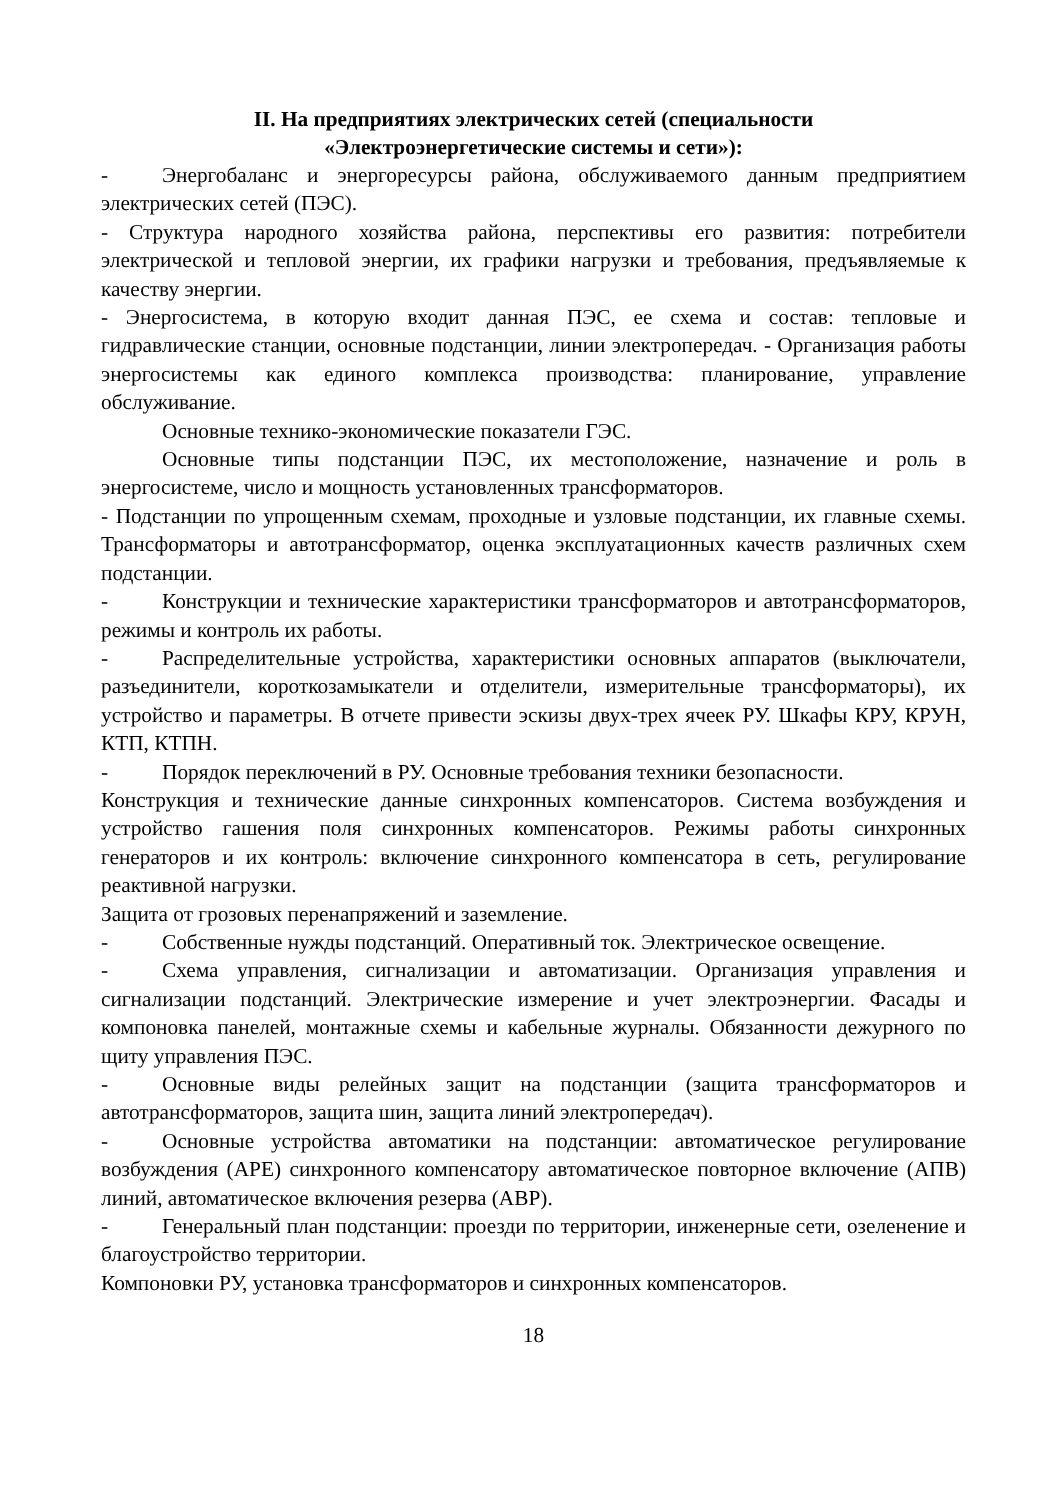II. На предприятиях электрических сетей (специальности
«Электроэнергетические системы и сети»):
- Энергобаланс и энергоресурсы района, обслуживаемого данным предприятием электрических сетей (ПЭС).
- Структура народного хозяйства района, перспективы его развития: потребители электрической и тепловой энергии, их графики нагрузки и требования, предъявляемые к качеству энергии.
- Энергосистема, в которую входит данная ПЭС, ее схема и состав: тепловые и гидравлические станции, основные подстанции, линии электропередач. - Организация работы энергосистемы как единого комплекса производства: планирование, управление обслуживание.
Основные технико-экономические показатели ГЭС.
Основные типы подстанции ПЭС, их местоположение, назначение и роль в энергосистеме, число и мощность установленных трансформаторов.
- Подстанции по упрощенным схемам, проходные и узловые подстанции, их главные схемы. Трансформаторы и автотрансформатор, оценка эксплуатационных качеств различных схем подстанции.
- Конструкции и технические характеристики трансформаторов и автотрансформаторов, режимы и контроль их работы.
- Распределительные устройства, характеристики основных аппаратов (выключатели, разъединители, короткозамыкатели и отделители, измерительные трансформаторы), их устройство и параметры. В отчете привести эскизы двух-трех ячеек РУ. Шкафы КРУ, КРУН, КТП, КТПН.
- Порядок переключений в РУ. Основные требования техники безопасности.
Конструкция и технические данные синхронных компенсаторов. Система возбуждения и устройство гашения поля синхронных компенсаторов. Режимы работы синхронных генераторов и их контроль: включение синхронного компенсатора в сеть, регулирование реактивной нагрузки.
Защита от грозовых перенапряжений и заземление.
- Собственные нужды подстанций. Оперативный ток. Электрическое освещение.
- Схема управления, сигнализации и автоматизации. Организация управления и сигнализации подстанций. Электрические измерение и учет электроэнергии. Фасады и компоновка панелей, монтажные схемы и кабельные журналы. Обязанности дежурного по щиту управления ПЭС.
- Основные виды релейных защит на подстанции (защита трансформаторов и автотрансформаторов, защита шин, защита линий электропередач).
- Основные устройства автоматики на подстанции: автоматическое регулирование возбуждения (АРЕ) синхронного компенсатору автоматическое повторное включение (АПВ) линий, автоматическое включения резерва (АВР).
- Генеральный план подстанции: проезди по территории, инженерные сети, озеленение и благоустройство территории.
Компоновки РУ, установка трансформаторов и синхронных компенсаторов.
18